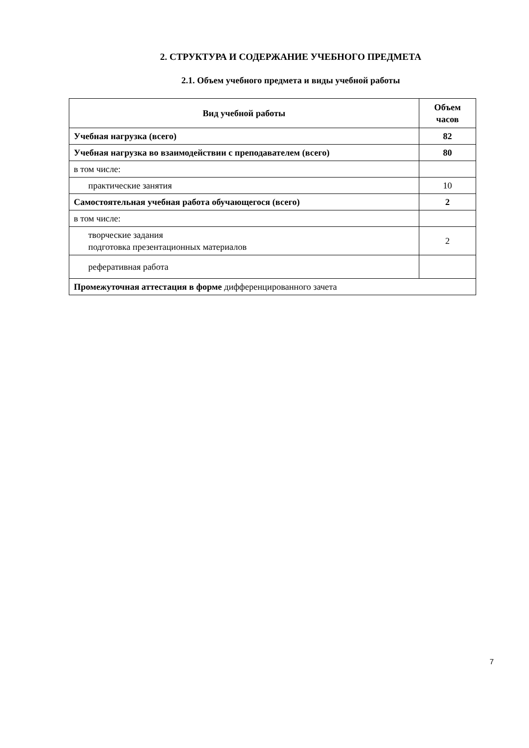2. СТРУКТУРА И СОДЕРЖАНИЕ УЧЕБНОГО ПРЕДМЕТА
2.1. Объем учебного предмета и виды учебной работы
| Вид учебной работы | Объем часов |
| --- | --- |
| Учебная нагрузка (всего) | 82 |
| Учебная нагрузка во взаимодействии с преподавателем (всего) | 80 |
| в том числе: | |
| практические занятия | 10 |
| Самостоятельная учебная работа обучающегося (всего) | 2 |
| в том числе: | |
| творческие задания подготовка презентационных материалов | 2 |
| реферативная работа | |
| Промежуточная аттестация в форме дифференцированного зачета | |
7